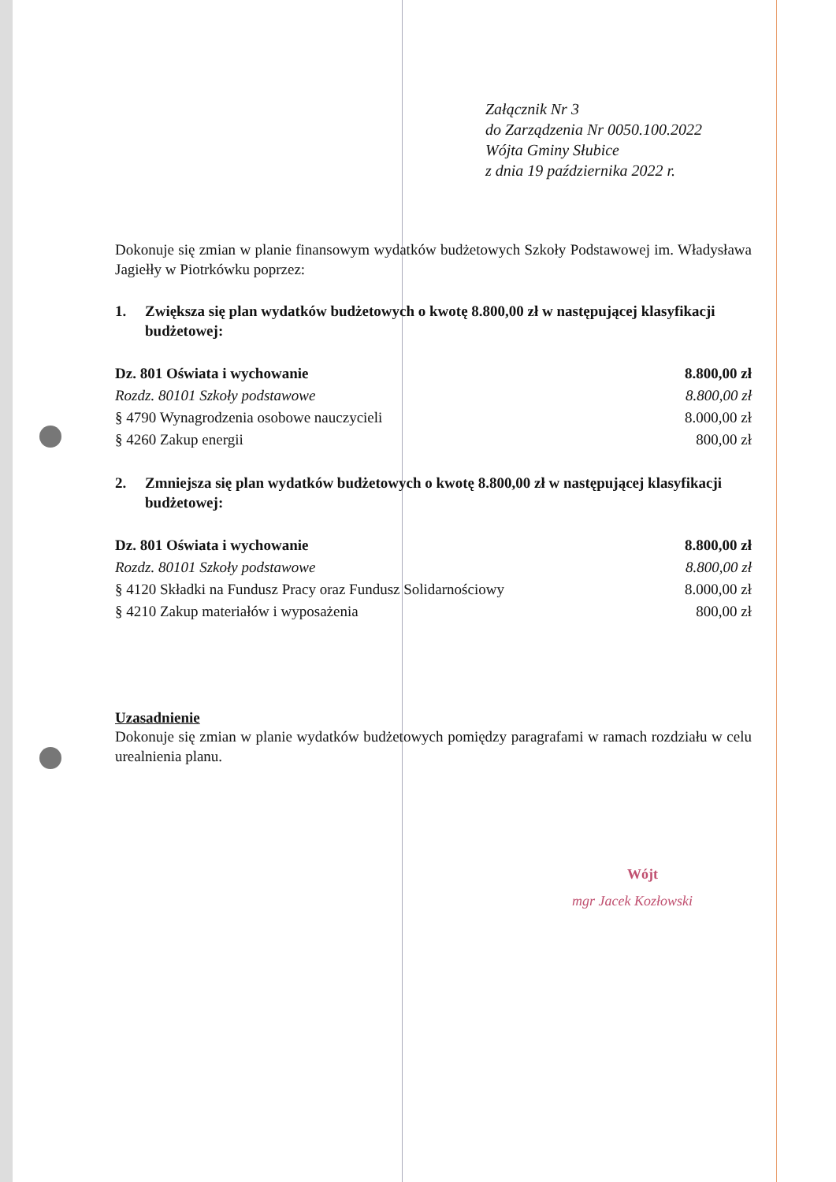Załącznik Nr 3
do Zarządzenia Nr 0050.100.2022
Wójta Gminy Słubice
z dnia 19 października 2022 r.
Dokonuje się zmian w planie finansowym wydatków budżetowych Szkoły Podstawowej im. Władysława Jagiełły w Piotrkówku poprzez:
1. Zwiększa się plan wydatków budżetowych o kwotę 8.800,00 zł w następującej klasyfikacji budżetowej:
| Dz. 801 Oświata i wychowanie | 8.800,00 zł |
| Rozdz. 80101 Szkoły podstawowe | 8.800,00 zł |
| § 4790 Wynagrodzenia osobowe nauczycieli | 8.000,00 zł |
| § 4260 Zakup energii | 800,00 zł |
2. Zmniejsza się plan wydatków budżetowych o kwotę 8.800,00 zł w następującej klasyfikacji budżetowej:
| Dz. 801 Oświata i wychowanie | 8.800,00 zł |
| Rozdz. 80101 Szkoły podstawowe | 8.800,00 zł |
| § 4120 Składki na Fundusz Pracy oraz Fundusz Solidarnościowy | 8.000,00 zł |
| § 4210 Zakup materiałów i wyposażenia | 800,00 zł |
Uzasadnienie
Dokonuje się zmian w planie wydatków budżetowych pomiędzy paragrafami w ramach rozdziału w celu urealnienia planu.
Wójt
mgr Jacek Kozłowski